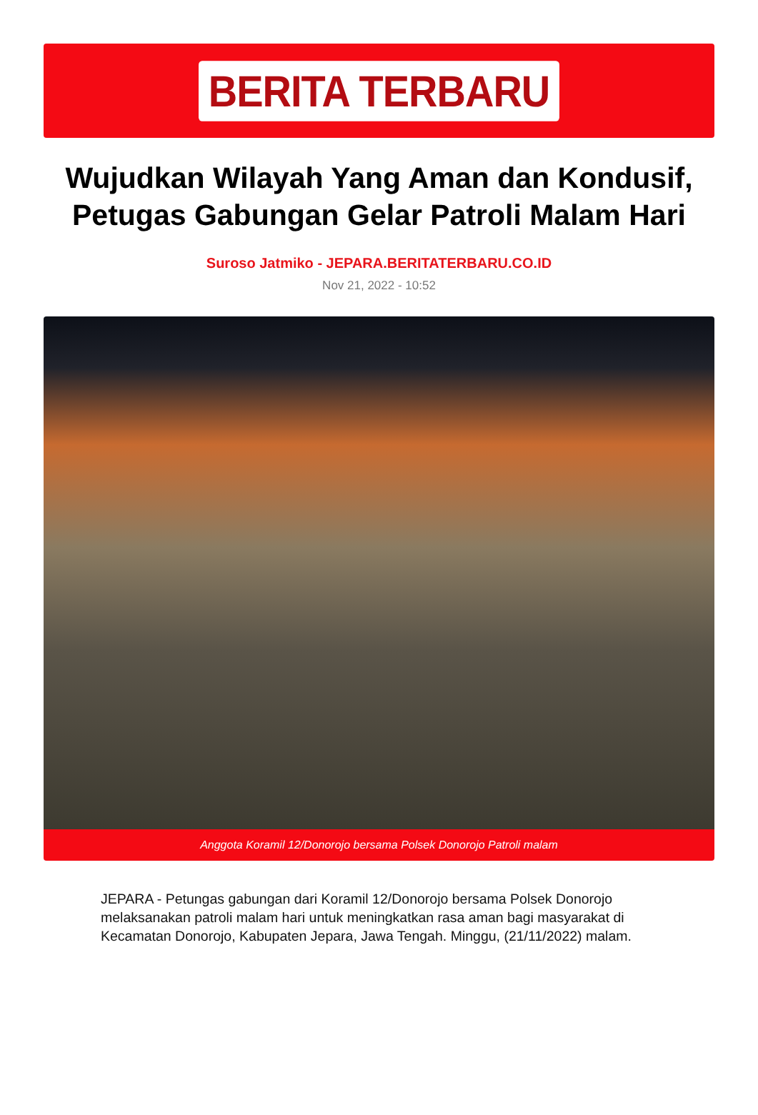BERITA TERBARU
Wujudkan Wilayah Yang Aman dan Kondusif, Petugas Gabungan Gelar Patroli Malam Hari
Suroso Jatmiko - JEPARA.BERITATERBARU.CO.ID
Nov 21, 2022 - 10:52
Anggota Koramil 12/Donorojo bersama Polsek Donorojo Patroli malam
JEPARA - Petungas gabungan dari Koramil 12/Donorojo bersama Polsek Donorojo melaksanakan patroli malam hari untuk meningkatkan rasa aman bagi masyarakat di Kecamatan Donorojo, Kabupaten Jepara, Jawa Tengah. Minggu, (21/11/2022) malam.